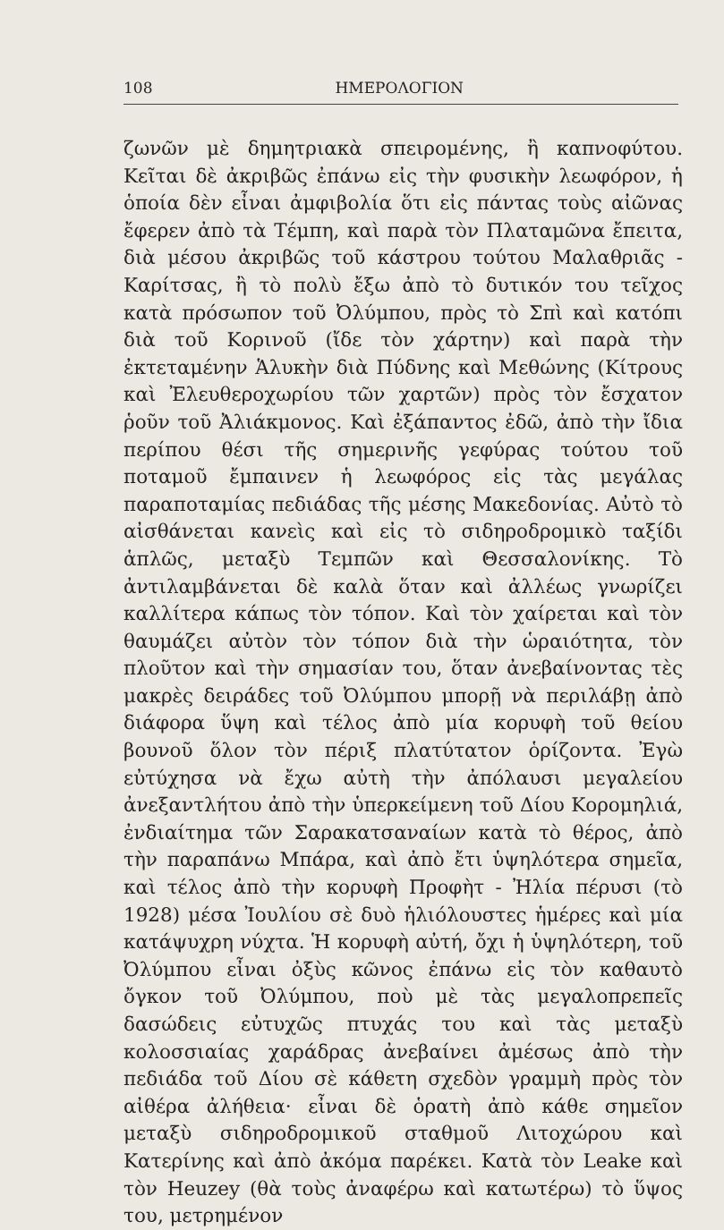108 ΗΜΕΡΟΛΟΓΙΟΝ
ζωνῶν μὲ δημητριακὰ σπειρομένης, ἢ καπνοφύτου. Κεῖται δὲ ἀκριβῶς ἐπάνω εἰς τὴν φυσικὴν λεωφόρον, ἡ ὁποία δὲν εἶναι ἀμφιβολία ὅτι εἰς πάντας τοὺς αἰῶνας ἔφερεν ἀπὸ τὰ Τέμπη, καὶ παρὰ τὸν Πλαταμῶνα ἔπειτα, διὰ μέσου ἀκριβῶς τοῦ κάστρου τούτου Μαλαθριᾶς - Καρίτσας, ἢ τὸ πολὺ ἔξω ἀπὸ τὸ δυτικόν του τεῖχος κατὰ πρόσωπον τοῦ Ὀλύμπου, πρὸς τὸ Σπὶ καὶ κατόπι διὰ τοῦ Κορινοῦ (ἴδε τὸν χάρτην) καὶ παρὰ τὴν ἐκτεταμένην Ἁλυκὴν διὰ Πύδνης καὶ Μεθώνης (Κίτρους καὶ Ἐλευθεροχωρίου τῶν χαρτῶν) πρὸς τὸν ἔσχατον ῥοῦν τοῦ Ἀλιάκμονος. Καὶ ἐξάπαντος ἐδῶ, ἀπὸ τὴν ἴδια περίπου θέσι τῆς σημερινῆς γεφύρας τούτου τοῦ ποταμοῦ ἔμπαινεν ἡ λεωφόρος εἰς τὰς μεγάλας παραποταμίας πεδιάδας τῆς μέσης Μακεδονίας. Αὐτὸ τὸ αἰσθάνεται κανεὶς καὶ εἰς τὸ σιδηροδρομικὸ ταξίδι ἁπλῶς, μεταξὺ Τεμπῶν καὶ Θεσσαλονίκης. Τὸ ἀντιλαμβάνεται δὲ καλὰ ὅταν καὶ ἀλλέως γνωρίζει καλλίτερα κάπως τὸν τόπον. Καὶ τὸν χαίρεται καὶ τὸν θαυμάζει αὐτὸν τὸν τόπον διὰ τὴν ὡραιότητα, τὸν πλοῦτον καὶ τὴν σημασίαν του, ὅταν ἀνεβαίνοντας τὲς μακρὲς δειράδες τοῦ Ὀλύμπου μπορῇ νὰ περιλάβῃ ἀπὸ διάφορα ὕψη καὶ τέλος ἀπὸ μία κορυφὴ τοῦ θείου βουνοῦ ὅλον τὸν πέριξ πλατύτατον ὁρίζοντα. Ἐγὼ εὐτύχησα νὰ ἔχω αὐτὴ τὴν ἀπόλαυσι μεγαλείου ἀνεξαντλήτου ἀπὸ τὴν ὑπερκείμενη τοῦ Δίου Κορομηλιά, ἐνδιαίτημα τῶν Σαρακατσαναίων κατὰ τὸ θέρος, ἀπὸ τὴν παραπάνω Μπάρα, καὶ ἀπὸ ἔτι ὑψηλότερα σημεῖα, καὶ τέλος ἀπὸ τὴν κορυφὴ Προφὴτ - Ἠλία πέρυσι (τὸ 1928) μέσα Ἰουλίου σὲ δυὸ ἡλιόλουστες ἡμέρες καὶ μία κατάψυχρη νύχτα. Ἡ κορυφὴ αὐτή, ὄχι ἡ ὑψηλότερη, τοῦ Ὀλύμπου εἶναι ὀξὺς κῶνος ἐπάνω εἰς τὸν καθαυτὸ ὄγκον τοῦ Ὀλύμπου, ποὺ μὲ τὰς μεγαλοπρεπεῖς δασώδεις εὐτυχῶς πτυχάς του καὶ τὰς μεταξὺ κολοσσιαίας χαράδρας ἀνεβαίνει ἀμέσως ἀπὸ τὴν πεδιάδα τοῦ Δίου σὲ κάθετη σχεδὸν γραμμὴ πρὸς τὸν αἰθέρα ἀλήθεια· εἶναι δὲ ὁρατὴ ἀπὸ κάθε σημεῖον μεταξὺ σιδηροδρομικοῦ σταθμοῦ Λιτοχώρου καὶ Κατερίνης καὶ ἀπὸ ἀκόμα παρέκει. Κατὰ τὸν Leake καὶ τὸν Heuzey (θὰ τοὺς ἀναφέρω καὶ κατωτέρω) τὸ ὕψος του, μετρημένον